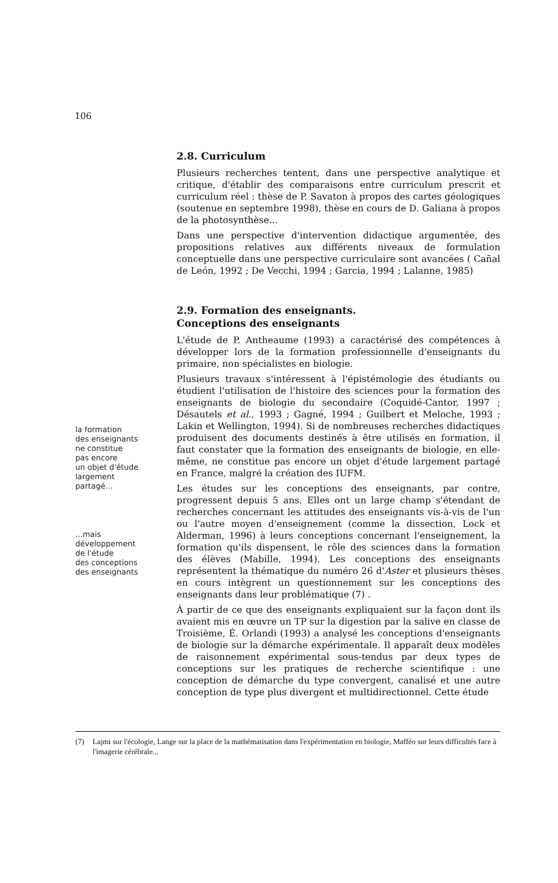106
2.8. Curriculum
Plusieurs recherches tentent, dans une perspective analytique et critique, d'établir des comparaisons entre curriculum prescrit et curriculum réel : thèse de P. Savaton à propos des cartes géologiques (soutenue en septembre 1998), thèse en cours de D. Galiana à propos de la photosynthèse...
Dans une perspective d'intervention didactique argumentée, des propositions relatives aux différents niveaux de formulation conceptuelle dans une perspective curriculaire sont avancées ( Cañal de León, 1992 ; De Vecchi, 1994 ; Garcia, 1994 ; Lalanne, 1985)
2.9. Formation des enseignants.
Conceptions des enseignants
L'étude de P. Antheaume (1993) a caractérisé des compétences à développer lors de la formation professionnelle d'enseignants du primaire, non spécialistes en biologie.
Plusieurs travaux s'intéressent à l'épistémologie des étudiants ou étudient l'utilisation de l'histoire des sciences pour la formation des enseignants de biologie du secondaire (Coquidé-Cantor, 1997 ; Désautels et al., 1993 ; Gagné, 1994 ; Guilbert et Meloche, 1993 ; Lakin et Wellington, 1994). Si de nombreuses recherches didactiques produisent des documents destinés à être utilisés en formation, il faut constater que la formation des enseignants de biologie, en elle-même, ne constitue pas encore un objet d'étude largement partagé en France, malgré la création des IUFM.
Les études sur les conceptions des enseignants, par contre, progressent depuis 5 ans. Elles ont un large champ s'étendant de recherches concernant les attitudes des enseignants vis-à-vis de l'un ou l'autre moyen d'enseignement (comme la dissection, Lock et Alderman, 1996) à leurs conceptions concernant l'enseignement, la formation qu'ils dispensent, le rôle des sciences dans la formation des élèves (Mabille, 1994). Les conceptions des enseignants représentent la thématique du numéro 26 d'Aster et plusieurs thèses en cours intègrent un questionnement sur les conceptions des enseignants dans leur problématique (7) .
À partir de ce que des enseignants expliquaient sur la façon dont ils avaient mis en œuvre un TP sur la digestion par la salive en classe de Troisième, É. Orlandi (1993) a analysé les conceptions d'enseignants de biologie sur la démarche expérimentale. Il apparaît deux modèles de raisonnement expérimental sous-tendus par deux types de conceptions sur les pratiques de recherche scientifique : une conception de démarche du type convergent, canalisé et une autre conception de type plus divergent et multidirectionnel. Cette étude
la formation
des enseignants
ne constitue
pas encore
un objet d'étude
largement
partagé...
...mais
développement
de l'étude
des conceptions
des enseignants
(7) Lajmi sur l'écologie, Lange sur la place de la mathématisation dans l'expérimentation en biologie, Mafféo sur leurs difficultés face à l'imagerie cérébrale...